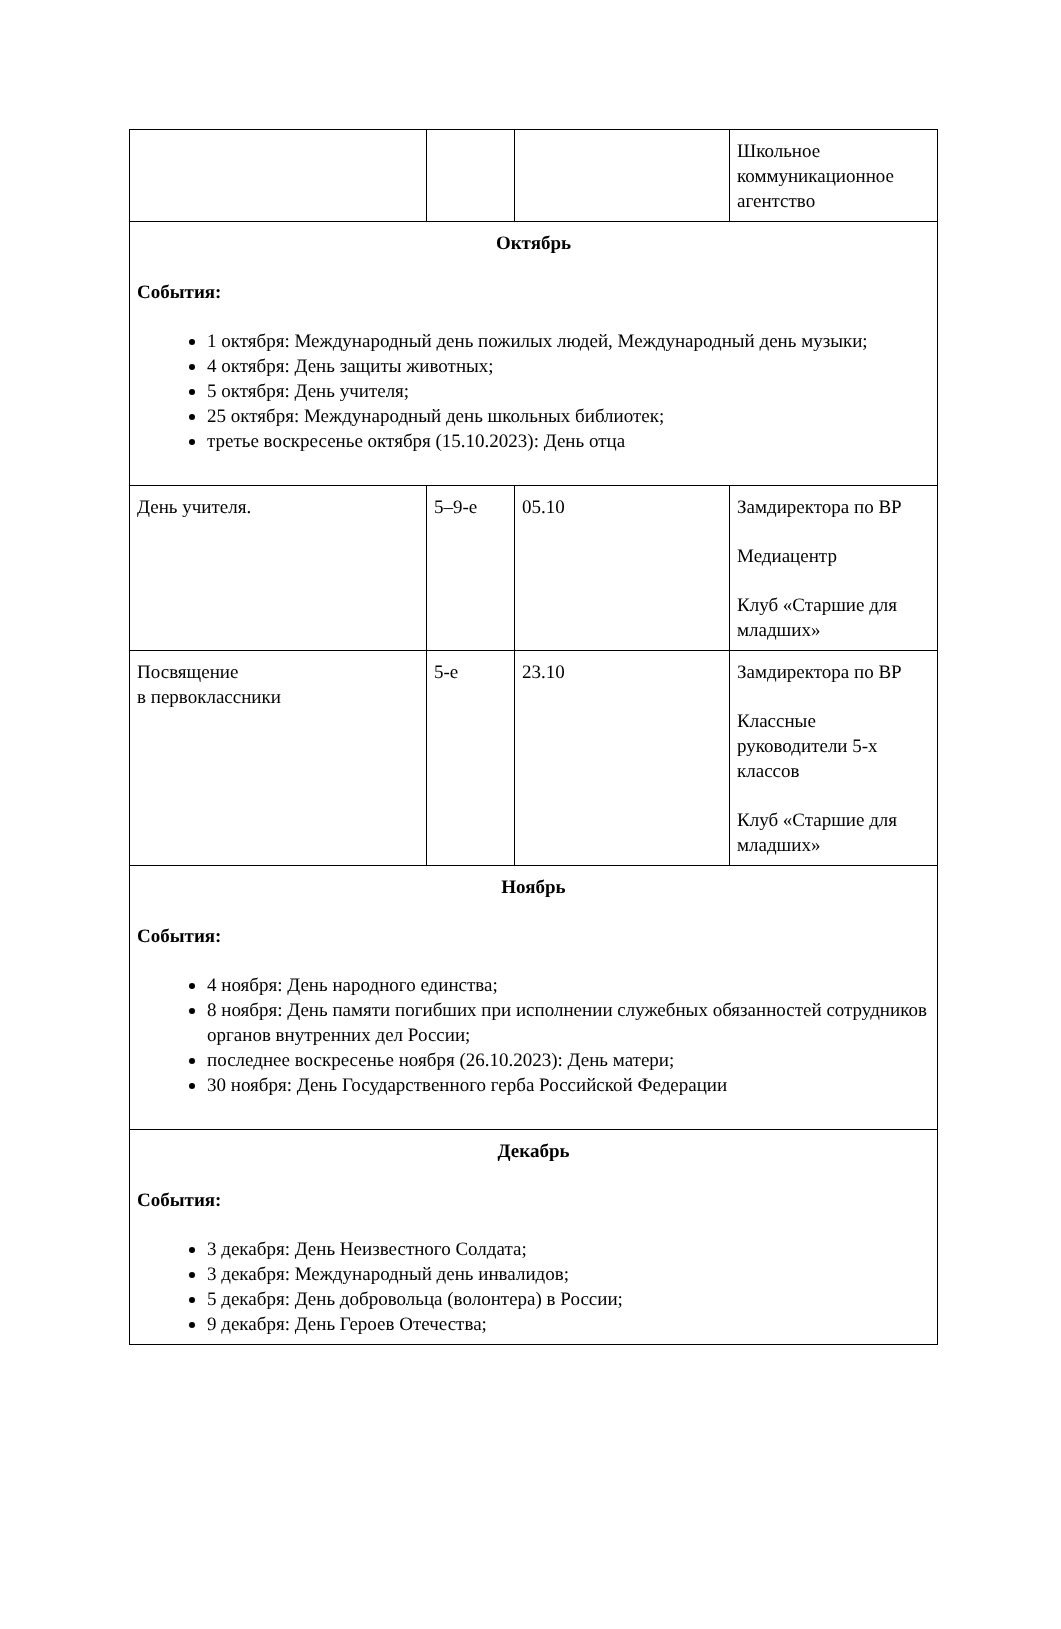| | | | Школьное коммуникационное агентство |
| Октябрь События: 1 октября: Международный день пожилых людей, Международный день музыки; 4 октября: День защиты животных; 5 октября: День учителя; 25 октября: Международный день школьных библиотек; третье воскресенье октября (15.10.2023): День отца | | | |
| День учителя. | 5–9-е | 05.10 | Замдиректора по ВР Медиацентр Клуб «Старшие для младших» |
| Посвящение в первоклассники | 5-е | 23.10 | Замдиректора по ВР Классные руководители 5-х классов Клуб «Старшие для младших» |
| Ноябрь События: 4 ноября: День народного единства; 8 ноября: День памяти погибших при исполнении служебных обязанностей сотрудников органов внутренних дел России; последнее воскресенье ноября (26.10.2023): День матери; 30 ноября: День Государственного герба Российской Федерации | | | |
| Декабрь События: 3 декабря: День Неизвестного Солдата; 3 декабря: Международный день инвалидов; 5 декабря: День добровольца (волонтера) в России; 9 декабря: День Героев Отечества; | | | |